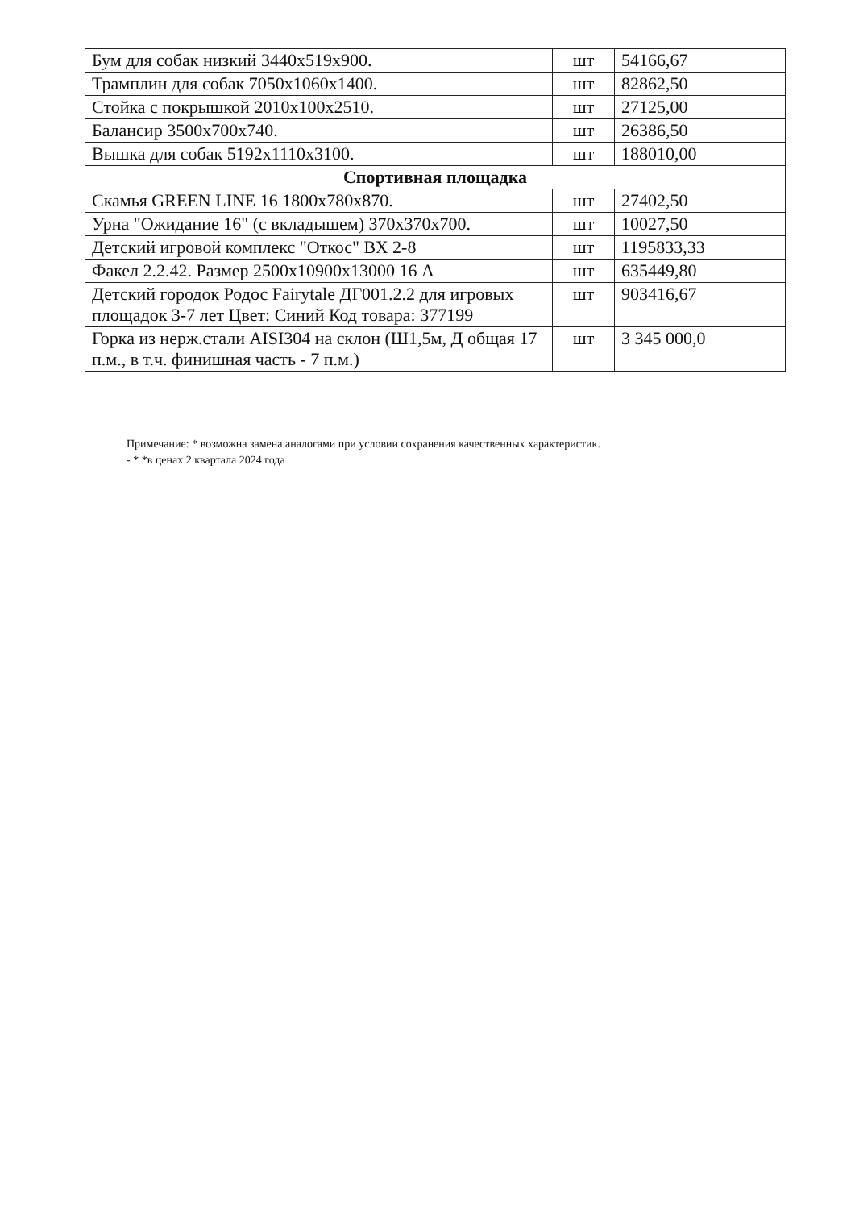| Бум для собак низкий 3440х519х900. | шт | 54166,67 |
| Трамплин для собак 7050х1060х1400. | шт | 82862,50 |
| Стойка с покрышкой 2010х100х2510. | шт | 27125,00 |
| Балансир 3500х700х740. | шт | 26386,50 |
| Вышка для собак 5192х1110х3100. | шт | 188010,00 |
| Спортивная площадка | | |
| Скамья GREEN LINE 16 1800х780х870. | шт | 27402,50 |
| Урна "Ожидание 16" (с вкладышем) 370х370х700. | шт | 10027,50 |
| Детский игровой комплекс "Откос" ВХ 2-8 | шт | 1195833,33 |
| Факел 2.2.42. Размер 2500х10900х13000 16 А | шт | 635449,80 |
| Детский городок Родос Fairytale ДГ001.2.2 для игровых площадок 3-7 лет Цвет: Синий Код товара: 377199 | шт | 903416,67 |
| Горка из нерж.стали AISI304 на склон (Ш1,5м, Д общая 17 п.м., в т.ч. финишная часть - 7 п.м.) | шт | 3 345 000,0 |
Примечание: * возможна замена аналогами при условии сохранения качественных характеристик.
- * *в ценах 2 квартала 2024 года